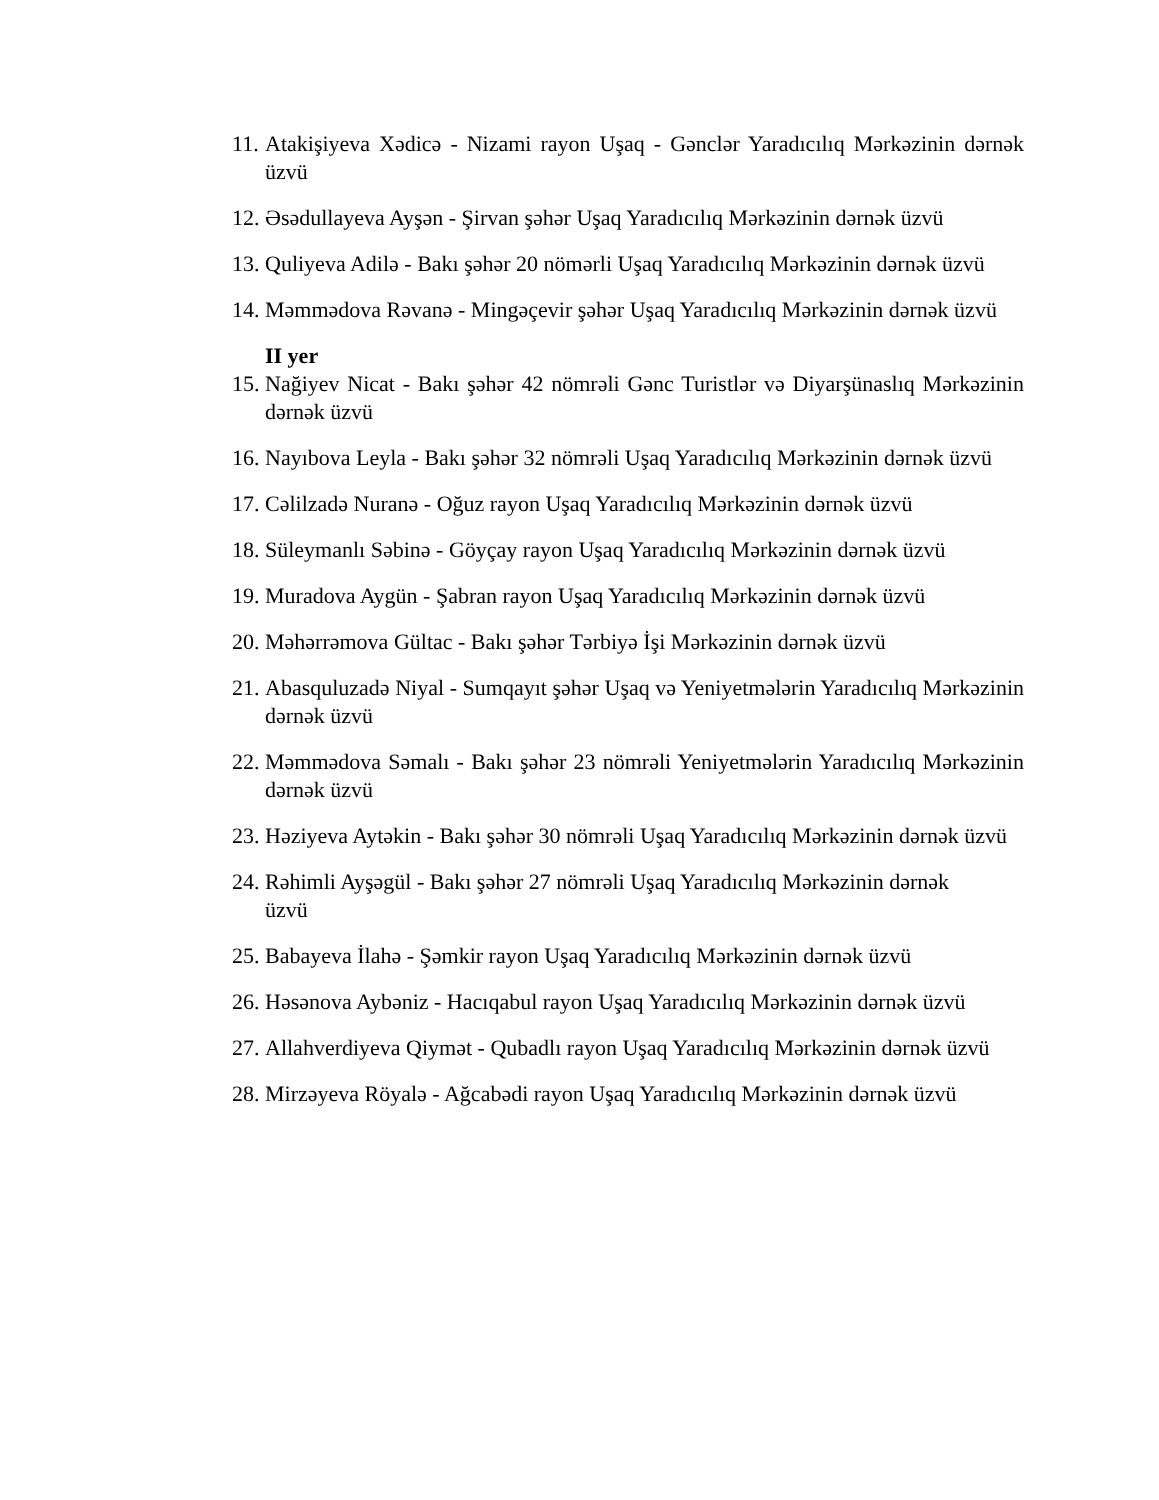11. Atakişiyeva Xədicə - Nizami rayon Uşaq - Gənclər Yaradıcılıq Mərkəzinin dərnək üzvü
12. Əsədullayeva Ayşən - Şirvan şəhər Uşaq Yaradıcılıq Mərkəzinin dərnək üzvü
13. Quliyeva Adilə - Bakı şəhər 20 nömərli Uşaq Yaradıcılıq Mərkəzinin dərnək üzvü
14. Məmmədova Rəvanə - Mingəçevir şəhər Uşaq Yaradıcılıq Mərkəzinin dərnək üzvü
II yer
15. Nağiyev Nicat - Bakı şəhər 42 nömrəli Gənc Turistlər və Diyarşünaslıq Mərkəzinin dərnək üzvü
16. Nayıbova Leyla - Bakı şəhər 32 nömrəli Uşaq Yaradıcılıq Mərkəzinin dərnək üzvü
17. Cəlilzadə Nuranə - Oğuz rayon Uşaq Yaradıcılıq Mərkəzinin dərnək üzvü
18. Süleymanlı Səbinə - Göyçay rayon Uşaq Yaradıcılıq Mərkəzinin dərnək üzvü
19. Muradova Aygün - Şabran rayon Uşaq Yaradıcılıq Mərkəzinin dərnək üzvü
20. Məhərrəmova Gültac - Bakı şəhər Tərbiyə İşi Mərkəzinin dərnək üzvü
21. Abasquluzadə Niyal - Sumqayıt şəhər Uşaq və Yeniyetmələrin Yaradıcılıq Mərkəzinin dərnək üzvü
22. Məmmədova Səmalı - Bakı şəhər 23 nömrəli Yeniyetmələrin Yaradıcılıq Mərkəzinin dərnək üzvü
23. Həziyeva Aytəkin - Bakı şəhər 30 nömrəli Uşaq Yaradıcılıq Mərkəzinin dərnək üzvü
24. Rəhimli Ayşəgül - Bakı şəhər 27 nömrəli Uşaq Yaradıcılıq Mərkəzinin dərnək üzvü
25. Babayeva İlahə - Şəmkir rayon Uşaq Yaradıcılıq Mərkəzinin dərnək üzvü
26. Həsənova Aybəniz - Hacıqabul rayon Uşaq Yaradıcılıq Mərkəzinin dərnək üzvü
27. Allahverdiyeva Qiymət - Qubadlı rayon Uşaq Yaradıcılıq Mərkəzinin dərnək üzvü
28. Mirzəyeva Röyalə - Ağcabədi rayon Uşaq Yaradıcılıq Mərkəzinin dərnək üzvü